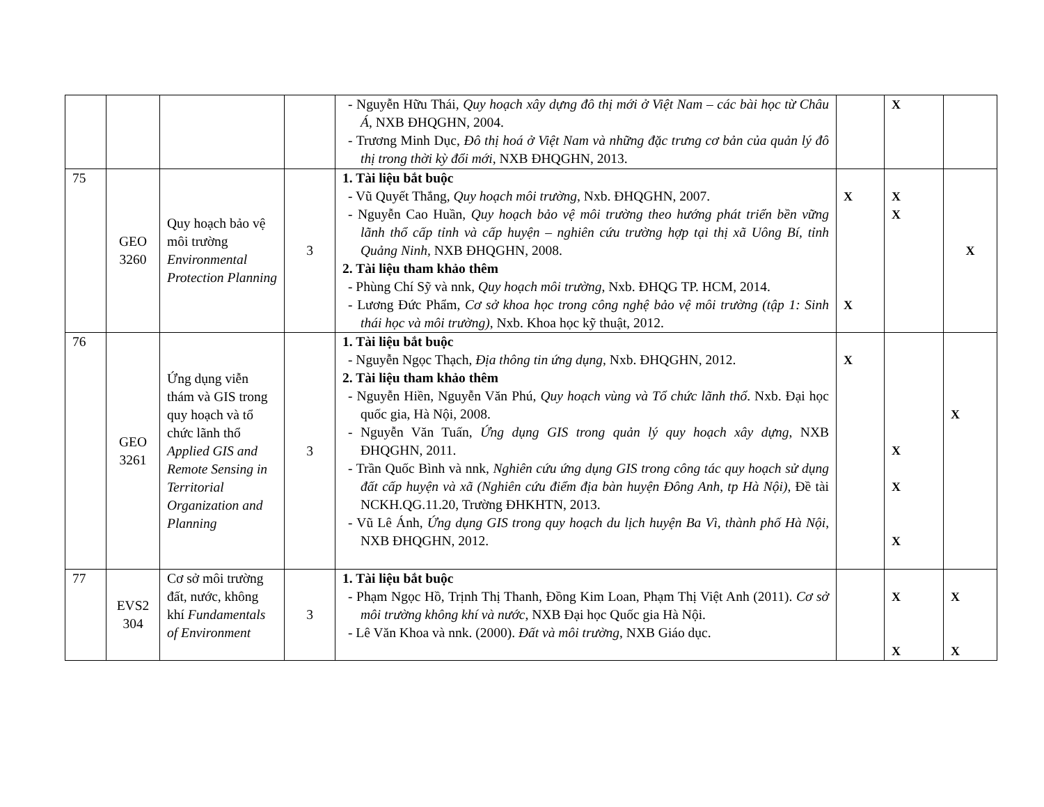| | | | | - Nguyễn Hữu Thái, Quy hoạch xây dựng đô thị mới ở Việt Nam – các bài học từ Châu Á , NXB ĐHQGHN, 2004. - Trương Minh Dục, Đô thị hoá ở Việt Nam và những đặc trưng cơ bản của quản lý đô thị trong thời kỳ đổi mới , NXB ĐHQGHN, 2013. | | X | |
| 75 | GEO 3260 | Quy hoạch bảo vệ môi trường Environmental Protection Planning | 3 | 1. Tài liệu bắt buộc - Vũ Quyết Thắng, Quy hoạch môi trường , Nxb. ĐHQGHN, 2007. - Nguyễn Cao Huần, Quy hoạch bảo vệ môi trường theo hướng phát triển bền vững lãnh thổ cấp tỉnh và cấp huyện – nghiên cứu trường hợp tại thị xã Uông Bí, tỉnh Quảng Ninh, NXB ĐHQGHN, 2008. 2. Tài liệu tham khảo thêm - Phùng Chí Sỹ và nnk, Quy hoạch môi trường , Nxb. ĐHQG TP. HCM, 2014. - Lương Đức Phẩm, Cơ sở khoa học trong công nghệ bảo vệ môi trường (tập 1: Sinh thái học và môi trường) , Nxb. Khoa học kỹ thuật, 2012. | X X | X X | X |
| 76 | GEO 3261 | Ứng dụng viễn thám và GIS trong quy hoạch và tổ chức lãnh thổ Applied GIS and Remote Sensing in Territorial Organization and Planning | 3 | 1. Tài liệu bắt buộc - Nguyễn Ngọc Thạch, Địa thông tin ứng dụng , Nxb. ĐHQGHN, 2012. 2. Tài liệu tham khảo thêm - Nguyễn Hiền, Nguyễn Văn Phú, Quy hoạch vùng và Tổ chức lãnh thổ . Nxb. Đại học quốc gia, Hà Nội, 2008. - Nguyễn Văn Tuấn, Ứng dụng GIS trong quản lý quy hoạch xây dựng , NXB ĐHQGHN, 2011. - Trần Quốc Bình và nnk, Nghiên cứu ứng dụng GIS trong công tác quy hoạch sử dụng đất cấp huyện và xã (Nghiên cứu điểm địa bàn huyện Đông Anh, tp Hà Nội) , Đề tài NCKH.QG.11.20, Trường ĐHKHTN, 2013. - Vũ Lê Ánh, Ứng dụng GIS trong quy hoạch du lịch huyện Ba Vì, thành phố Hà Nội , NXB ĐHQGHN, 2012. | X | X X X | X |
| 77 | EVS2 304 | Cơ sở môi trường đất, nước, không khí Fundamentals of Environment | 3 | 1. Tài liệu bắt buộc - Phạm Ngọc Hồ, Trịnh Thị Thanh, Đồng Kim Loan, Phạm Thị Việt Anh (2011). Cơ sở môi trường không khí và nước , NXB Đại học Quốc gia Hà Nội. - Lê Văn Khoa và nnk. (2000). Đất và môi trường , NXB Giáo dục. | | X X | X X |